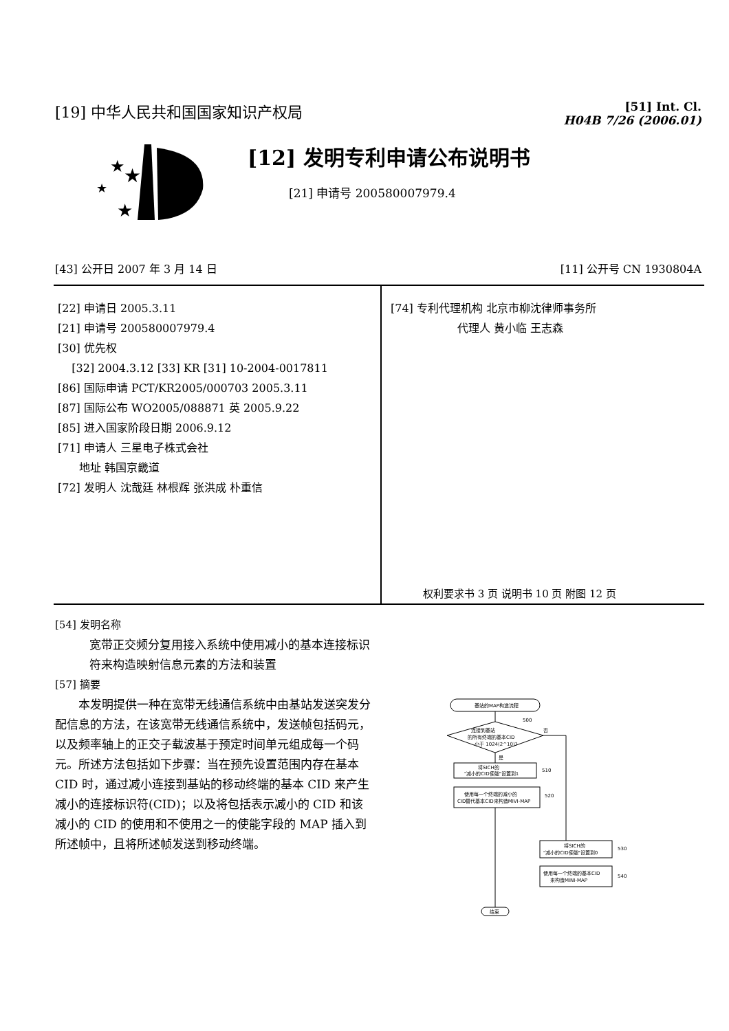[19] 中华人民共和国国家知识产权局
[51] Int. Cl.
H04B 7/26 (2006.01)
[12] 发明专利申请公布说明书
[21] 申请号 200580007979.4
★
★
★
★
[43] 公开日 2007 年 3 月 14 日 [11] 公开号 CN 1930804A
[22] 申请日 2005.3.11
[21] 申请号 200580007979.4
[30] 优先权
[32] 2004.3.12 [33] KR [31] 10-2004-0017811
[86] 国际申请 PCT/KR2005/000703 2005.3.11
[87] 国际公布 WO2005/088871 英 2005.9.22
[85] 进入国家阶段日期 2006.9.12
[71] 申请人 三星电子株式会社
地址 韩国京畿道
[72] 发明人 沈哉廷 林根辉 张洪成 朴重信
[74] 专利代理机构 北京市柳沈律师事务所
代理人 黄小临 王志森
权利要求书 3 页 说明书 10 页 附图 12 页
[54] 发明名称
宽带正交频分复用接入系统中使用减小的基本连接标识符来构造映射信息元素的方法和装置
[57] 摘要
本发明提供一种在宽带无线通信系统中由基站发送突发分配信息的方法，在该宽带无线通信系统中，发送帧包括码元，以及频率轴上的正交子载波基于预定时间单元组成每一个码元。所述方法包括如下步骤：当在预先设置范围内存在基本 CID 时，通过减小连接到基站的移动终端的基本 CID 来产生减小的连接标识符(CID)；以及将包括表示减小的 CID 和该减小的 CID 的使用和不使用之一的使能字段的 MAP 插入到所述帧中，且将所述帧发送到移动终端。
基站的MAP构造流程
连接到基站
的所有终端的基本CID
小于 1024(2^10)?
500
否
是
将SICH的
"减小的CID使能"设置到1
510
使用每一个终端的减小的
CID替代基本CID来构造MIVI-MAP
520
将SICH的
"减小的CID使能"设置到0
530
使用每一个终端的基本CID
来构造MINI-MAP
540
结束